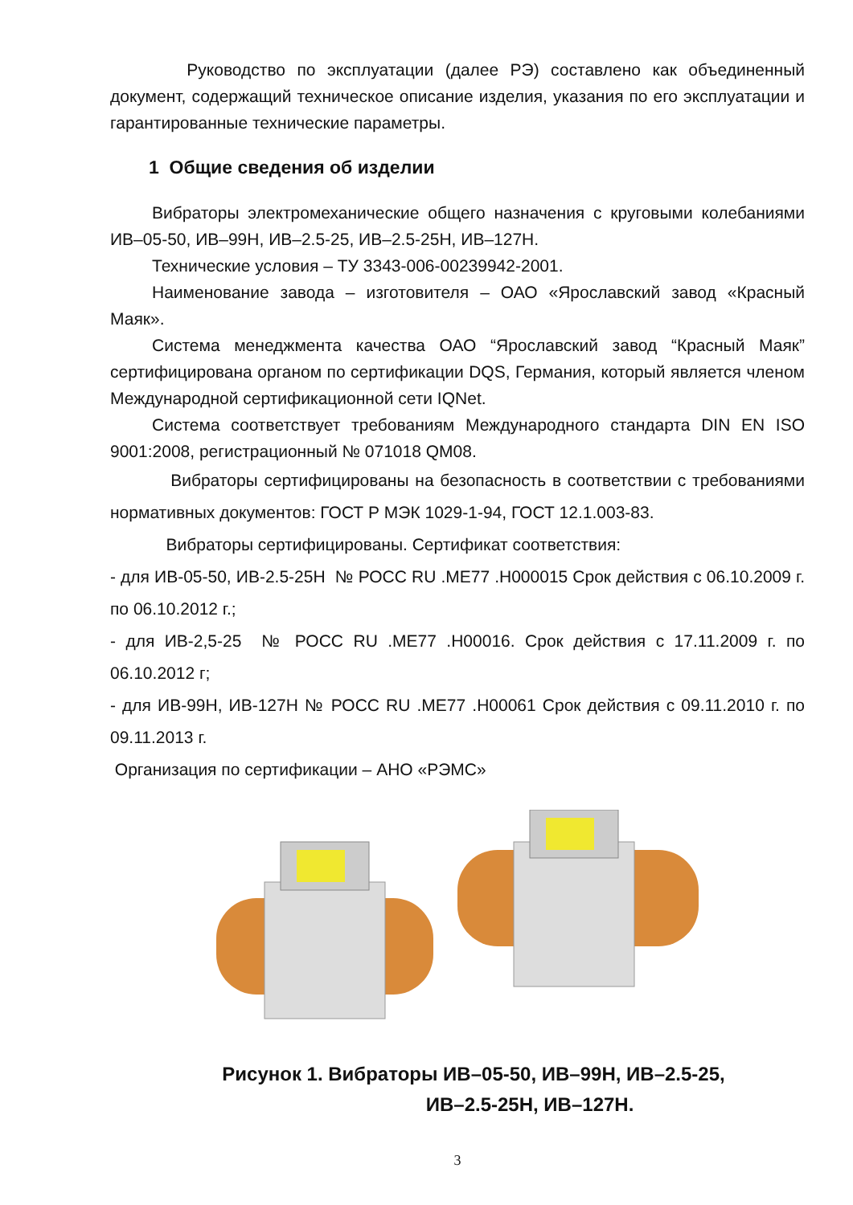Руководство по эксплуатации (далее РЭ) составлено как объединенный документ, содержащий техническое описание изделия, указания по его эксплуатации и гарантированные технические параметры.
1 Общие сведения об изделии
Вибраторы электромеханические общего назначения с круговыми колебаниями ИВ–05-50, ИВ–99Н, ИВ–2.5-25, ИВ–2.5-25Н, ИВ–127Н.
Технические условия – ТУ 3343-006-00239942-2001.
Наименование завода – изготовителя – ОАО «Ярославский завод «Красный Маяк».
Система менеджмента качества ОАО “Ярославский завод “Красный Маяк” сертифицирована органом по сертификации DQS, Германия, который является членом Международной сертификационной сети IQNet.
Система соответствует требованиям Международного стандарта DIN EN ISO 9001:2008, регистрационный № 071018 QM08.
Вибраторы сертифицированы на безопасность в соответствии с требованиями нормативных документов: ГОСТ Р МЭК 1029-1-94, ГОСТ 12.1.003-83.
Вибраторы сертифицированы. Сертификат соответствия:
- для ИВ-05-50, ИВ-2.5-25Н № РОСС RU .МЕ77 .Н000015 Срок действия с 06.10.2009 г. по 06.10.2012 г.;
- для ИВ-2,5-25 № РОСС RU .МЕ77 .Н00016. Срок действия с 17.11.2009 г. по 06.10.2012 г;
- для ИВ-99Н, ИВ-127Н № РОСС RU .МЕ77 .Н00061 Срок действия с 09.11.2010 г. по 09.11.2013 г.
Организация по сертификации – АНО «РЭМС»
Рисунок 1. Вибраторы ИВ–05-50, ИВ–99Н, ИВ–2.5-25,
ИВ–2.5-25Н, ИВ–127Н.
3